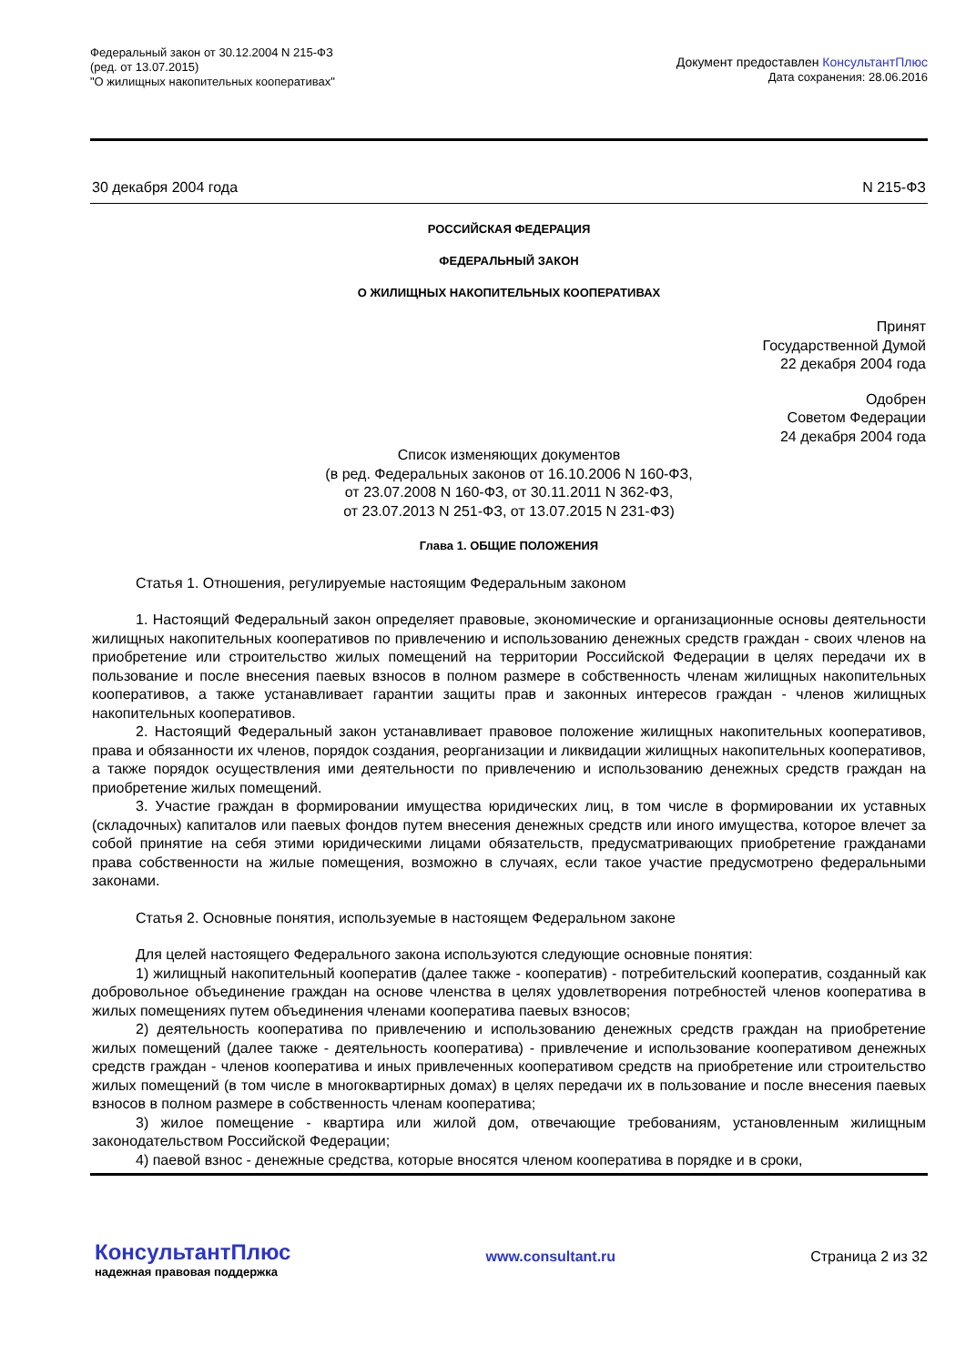Федеральный закон от 30.12.2004 N 215-ФЗ
(ред. от 13.07.2015)
"О жилищных накопительных кооперативах"
Документ предоставлен КонсультантПлюс
Дата сохранения: 28.06.2016
30 декабря 2004 года N 215-ФЗ
РОССИЙСКАЯ ФЕДЕРАЦИЯ
ФЕДЕРАЛЬНЫЙ ЗАКОН
О ЖИЛИЩНЫХ НАКОПИТЕЛЬНЫХ КООПЕРАТИВАХ
Принят
Государственной Думой
22 декабря 2004 года
Одобрен
Советом Федерации
24 декабря 2004 года
Список изменяющих документов
(в ред. Федеральных законов от 16.10.2006 N 160-ФЗ,
от 23.07.2008 N 160-ФЗ, от 30.11.2011 N 362-ФЗ,
от 23.07.2013 N 251-ФЗ, от 13.07.2015 N 231-ФЗ)
Глава 1. ОБЩИЕ ПОЛОЖЕНИЯ
Статья 1. Отношения, регулируемые настоящим Федеральным законом
1. Настоящий Федеральный закон определяет правовые, экономические и организационные основы деятельности жилищных накопительных кооперативов по привлечению и использованию денежных средств граждан - своих членов на приобретение или строительство жилых помещений на территории Российской Федерации в целях передачи их в пользование и после внесения паевых взносов в полном размере в собственность членам жилищных накопительных кооперативов, а также устанавливает гарантии защиты прав и законных интересов граждан - членов жилищных накопительных кооперативов.
2. Настоящий Федеральный закон устанавливает правовое положение жилищных накопительных кооперативов, права и обязанности их членов, порядок создания, реорганизации и ликвидации жилищных накопительных кооперативов, а также порядок осуществления ими деятельности по привлечению и использованию денежных средств граждан на приобретение жилых помещений.
3. Участие граждан в формировании имущества юридических лиц, в том числе в формировании их уставных (складочных) капиталов или паевых фондов путем внесения денежных средств или иного имущества, которое влечет за собой принятие на себя этими юридическими лицами обязательств, предусматривающих приобретение гражданами права собственности на жилые помещения, возможно в случаях, если такое участие предусмотрено федеральными законами.
Статья 2. Основные понятия, используемые в настоящем Федеральном законе
Для целей настоящего Федерального закона используются следующие основные понятия:
1) жилищный накопительный кооператив (далее также - кооператив) - потребительский кооператив, созданный как добровольное объединение граждан на основе членства в целях удовлетворения потребностей членов кооператива в жилых помещениях путем объединения членами кооператива паевых взносов;
2) деятельность кооператива по привлечению и использованию денежных средств граждан на приобретение жилых помещений (далее также - деятельность кооператива) - привлечение и использование кооперативом денежных средств граждан - членов кооператива и иных привлеченных кооперативом средств на приобретение или строительство жилых помещений (в том числе в многоквартирных домах) в целях передачи их в пользование и после внесения паевых взносов в полном размере в собственность членам кооператива;
3) жилое помещение - квартира или жилой дом, отвечающие требованиям, установленным жилищным законодательством Российской Федерации;
4) паевой взнос - денежные средства, которые вносятся членом кооператива в порядке и в сроки,
КонсультантПлюс
надежная правовая поддержка
www.consultant.ru Страница 2 из 32